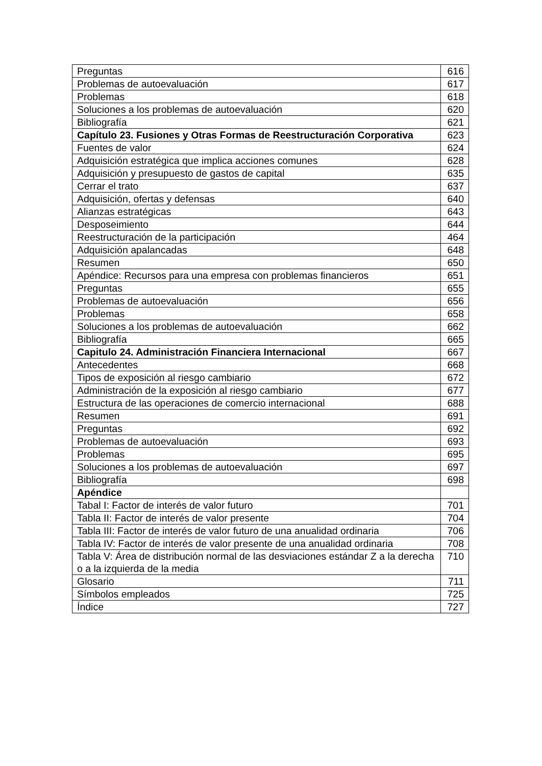| Preguntas | 616 |
| Problemas de autoevaluación | 617 |
| Problemas | 618 |
| Soluciones a los problemas de autoevaluación | 620 |
| Bibliografía | 621 |
| Capítulo 23. Fusiones y Otras Formas de Reestructuración Corporativa | 623 |
| Fuentes de valor | 624 |
| Adquisición estratégica que implica acciones comunes | 628 |
| Adquisición y presupuesto de gastos de capital | 635 |
| Cerrar el trato | 637 |
| Adquisición, ofertas y defensas | 640 |
| Alianzas estratégicas | 643 |
| Desposeimiento | 644 |
| Reestructuración de la participación | 464 |
| Adquisición apalancadas | 648 |
| Resumen | 650 |
| Apéndice: Recursos para una empresa con problemas financieros | 651 |
| Preguntas | 655 |
| Problemas de autoevaluación | 656 |
| Problemas | 658 |
| Soluciones a los problemas de autoevaluación | 662 |
| Bibliografía | 665 |
| Capitulo 24. Administración Financiera Internacional | 667 |
| Antecedentes | 668 |
| Tipos de exposición al riesgo cambiario | 672 |
| Administración de la exposición al riesgo cambiario | 677 |
| Estructura de las operaciones de comercio internacional | 688 |
| Resumen | 691 |
| Preguntas | 692 |
| Problemas de autoevaluación | 693 |
| Problemas | 695 |
| Soluciones a los problemas de autoevaluación | 697 |
| Bibliografía | 698 |
| Apéndice | |
| Tabal I: Factor de interés de valor futuro | 701 |
| Tabla II: Factor de interés de valor presente | 704 |
| Tabla III: Factor de interés de valor futuro de una anualidad ordinaria | 706 |
| Tabla IV: Factor de interés de valor presente de una anualidad ordinaria | 708 |
| Tabla V: Área de distribución normal de las desviaciones estándar Z a la derecha o a la izquierda de la media | 710 |
| Glosario | 711 |
| Símbolos empleados | 725 |
| Índice | 727 |